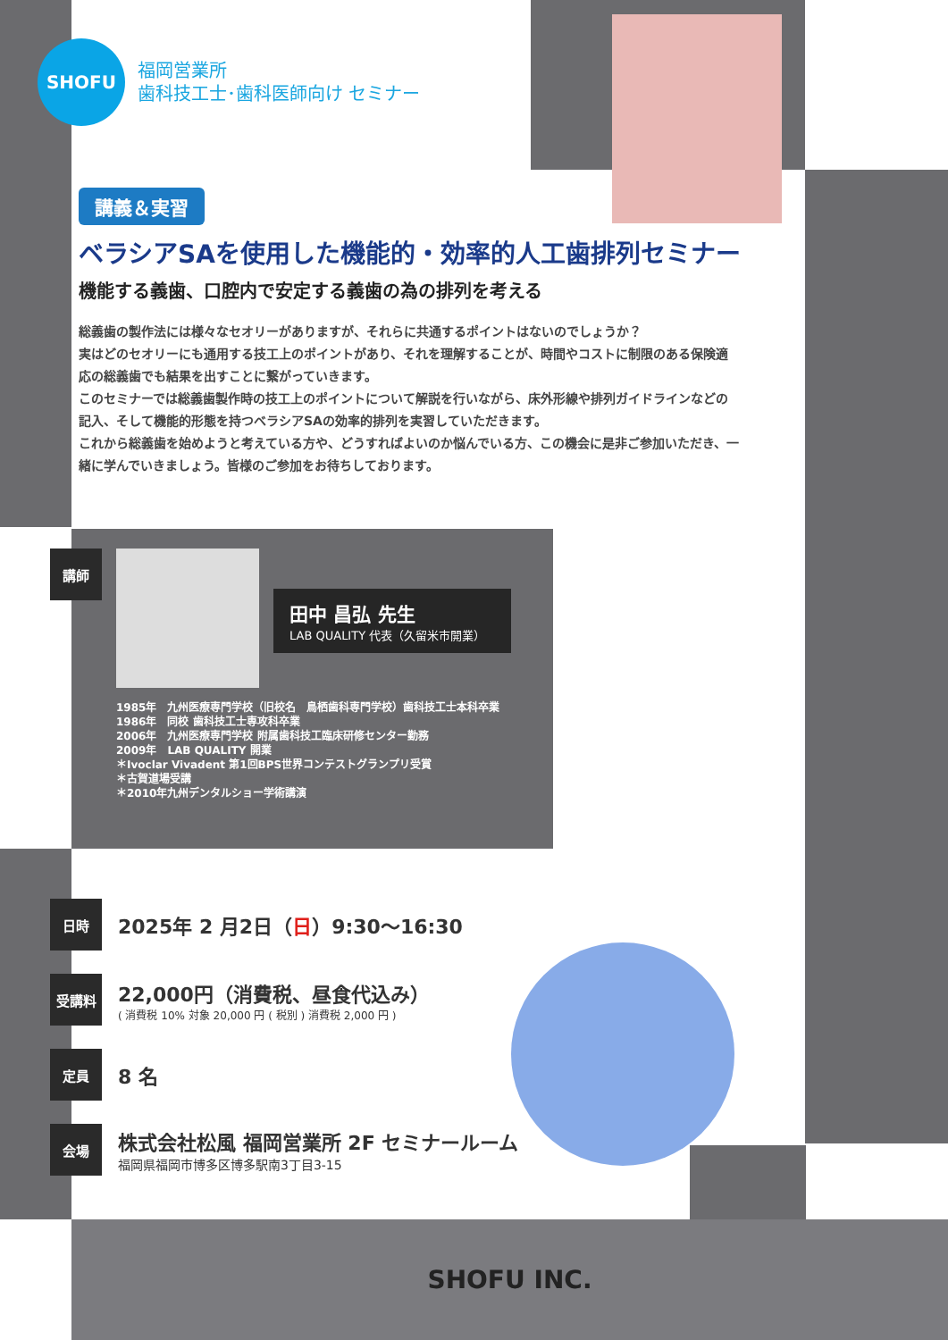SHOFU
福岡営業所
歯科技工士･歯科医師向け セミナー
講義＆実習
ベラシアSAを使用した機能的・効率的人工歯排列セミナー
機能する義歯、口腔内で安定する義歯の為の排列を考える
総義歯の製作法には様々なセオリーがありますが、それらに共通するポイントはないのでしょうか？
実はどのセオリーにも通用する技工上のポイントがあり、それを理解することが、時間やコストに制限のある保険適応の総義歯でも結果を出すことに繋がっていきます。
このセミナーでは総義歯製作時の技工上のポイントについて解説を行いながら、床外形線や排列ガイドラインなどの記入、そして機能的形態を持つベラシアSAの効率的排列を実習していただきます。
これから総義歯を始めようと考えている方や、どうすればよいのか悩んでいる方、この機会に是非ご参加いただき、一緒に学んでいきましょう。皆様のご参加をお待ちしております。
講師
田中 昌弘 先生
LAB QUALITY 代表（久留米市開業）
1985年　九州医療専門学校（旧校名　鳥栖歯科専門学校）歯科技工士本科卒業
1986年　同校 歯科技工士専攻科卒業
2006年　九州医療専門学校 附属歯科技工臨床研修センター勤務
2009年　LAB QUALITY 開業
＊Ivoclar Vivadent 第1回BPS世界コンテストグランプリ受賞
＊古賀道場受講
＊2010年九州デンタルショー学術講演
日時
2025年 2 月2日（日）9:30〜16:30
受講料
22,000円（消費税、昼食代込み）
( 消費税 10% 対象 20,000 円 ( 税別 ) 消費税 2,000 円 )
定員
8 名
会場
株式会社松風 福岡営業所 2F セミナールーム
福岡県福岡市博多区博多駅南3丁目3-15
SHOFU INC.